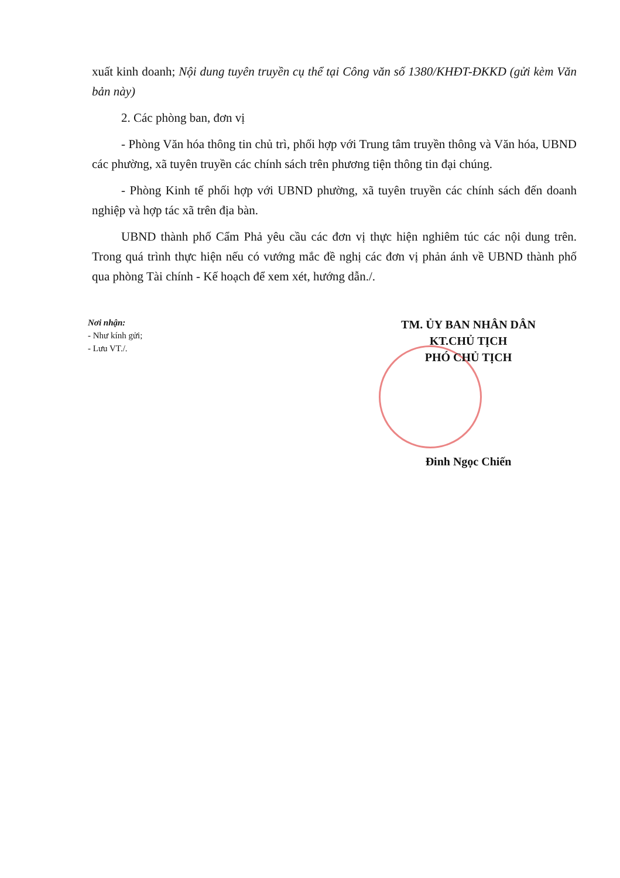xuất kinh doanh; Nội dung tuyên truyền cụ thể tại Công văn số 1380/KHĐT-ĐKKD (gửi kèm Văn bản này)
2. Các phòng ban, đơn vị
- Phòng Văn hóa thông tin chủ trì, phối hợp với Trung tâm truyền thông và Văn hóa, UBND các phường, xã tuyên truyền các chính sách trên phương tiện thông tin đại chúng.
- Phòng Kinh tế phối hợp với UBND phường, xã tuyên truyền các chính sách đến doanh nghiệp và hợp tác xã trên địa bàn.
UBND thành phố Cẩm Phả yêu cầu các đơn vị thực hiện nghiêm túc các nội dung trên. Trong quá trình thực hiện nếu có vướng mắc đề nghị các đơn vị phản ánh về UBND thành phố qua phòng Tài chính - Kế hoạch để xem xét, hướng dẫn./.
Nơi nhận:
- Như kính gửi;
- Lưu VT./.
TM. ỦY BAN NHÂN DÂN
KT.CHỦ TỊCH
PHÓ CHỦ TỊCH
Đinh Ngọc Chiến